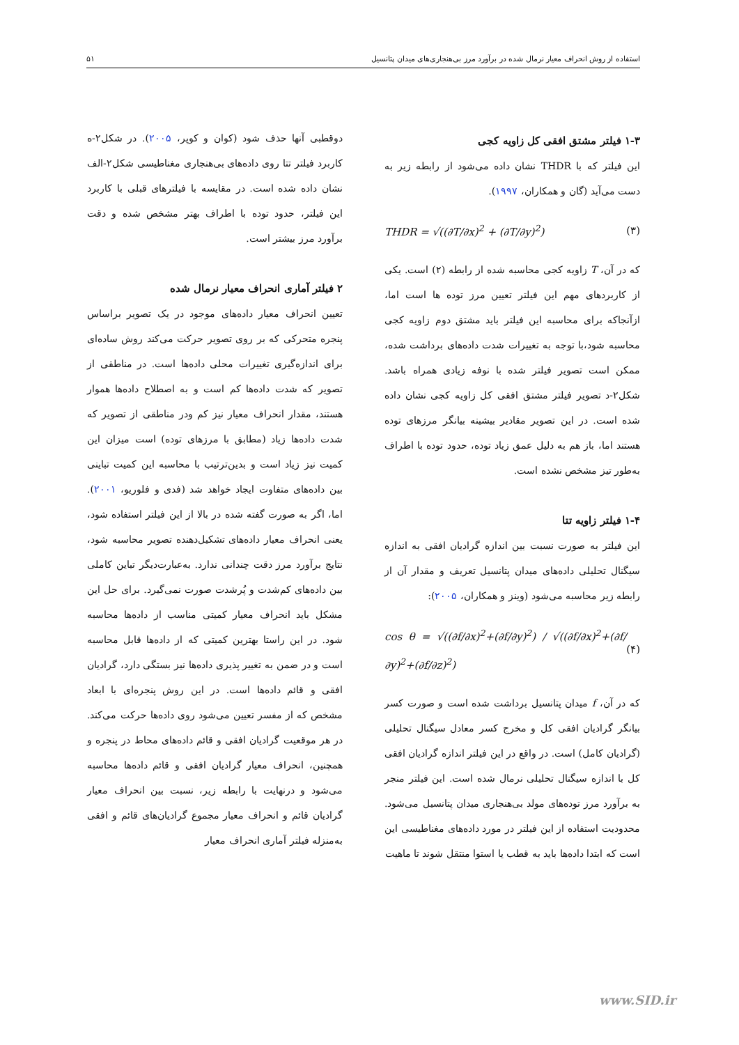استفاده از روش انحراف معیار نرمال شده در برآورد مرز بی‌هنجاری‌های میدان پتانسیل ۵۱
۱-۳ فیلتر مشتق افقی کل زاویه کجی
این فیلتر که با THDR نشان داده می‌شود از رابطه زیر به دست می‌آید (گان و همکاران، ۱۹۹۷).
THDR = √((∂T/∂x)<sup>2</sup> + (∂T/∂y)<sup>2</sup>) (۳)
که در آن، T زاویه کجی محاسبه شده از رابطه (۲) است. یکی از کاربردهای مهم این فیلتر تعیین مرز توده ها است اما، ازآنجاکه برای محاسبه این فیلتر باید مشتق دوم زاویه کجی محاسبه شود،با توجه به تغییرات شدت داده‌های برداشت شده، ممکن است تصویر فیلتر شده با نوفه زیادی همراه باشد. شکل۲-د تصویر فیلتر مشتق افقی کل زاویه کجی نشان داده شده است. در این تصویر مقادیر بیشینه بیانگر مرزهای توده هستند اما، باز هم به دلیل عمق زیاد توده، حدود توده با اطراف به‌طور تیز مشخص نشده است.
۱-۴ فیلتر زاویه تتا
این فیلتر به صورت نسبت بین اندازه گرادیان افقی به اندازه سیگنال تحلیلی داده‌های میدان پتانسیل تعریف و مقدار آن از رابطه زیر محاسبه می‌شود (وینز و همکاران، ۲۰۰۵):
cos θ = √((∂f/∂x)<sup>2</sup>+(∂f/∂y)<sup>2</sup>) / √((∂f/∂x)<sup>2</sup>+(∂f/∂y)<sup>2</sup>+(∂f/∂z)<sup>2</sup>) (۴)
که در آن، f میدان پتانسیل برداشت شده است و صورت کسر بیانگر گرادیان افقی کل و مخرج کسر معادل سیگنال تحلیلی (گرادیان کامل) است. در واقع در این فیلتر اندازه گرادیان افقی کل با اندازه سیگنال تحلیلی نرمال شده است. این فیلتر منجر به برآورد مرز توده‌های مولد بی‌هنجاری میدان پتانسیل می‌شود. محدودیت استفاده از این فیلتر در مورد داده‌های مغناطیسی این است که ابتدا داده‌ها باید به قطب یا استوا منتقل شوند تا ماهیت
دوقطبی آنها حذف شود (کوان و کوپر، ۲۰۰۵). در شکل۲-ه کاربرد فیلتر تتا روی داده‌های بی‌هنجاری مغناطیسی شکل۲-الف نشان داده شده است. در مقایسه با فیلترهای قبلی با کاربرد این فیلتر، حدود توده با اطراف بهتر مشخص شده و دقت برآورد مرز بیشتر است.
۲ فیلتر آماری انحراف معیار نرمال شده
تعیین انحراف معیار داده‌های موجود در یک تصویر براساس پنجره متحرکی که بر روی تصویر حرکت می‌کند روش ساده‌ای برای اندازه‌گیری تغییرات محلی داده‌ها است. در مناطقی از تصویر که شدت داده‌ها کم است و به اصطلاح داده‌ها هموار هستند، مقدار انحراف معیار نیز کم ودر مناطقی از تصویر که شدت داده‌ها زیاد (مطابق با مرزهای توده) است میزان این کمیت نیز زیاد است و بدین‌ترتیب با محاسبه این کمیت تباینی بین داده‌های متفاوت ایجاد خواهد شد (فدی و فلوریو، ۲۰۰۱). اما، اگر به صورت گفته شده در بالا از این فیلتر استفاده شود، یعنی انحراف معیار داده‌های تشکیل‌دهنده تصویر محاسبه شود، نتایج برآورد مرز دقت چندانی ندارد. به‌عبارت‌دیگر تباین کاملی بین داده‌های کم‌شدت و پُرشدت صورت نمی‌گیرد. برای حل این مشکل باید انحراف معیار کمیتی مناسب از داده‌ها محاسبه شود. در این راستا بهترین کمیتی که از داده‌ها قابل محاسبه است و در ضمن به تغییر پذیری داده‌ها نیز بستگی دارد، گرادیان افقی و قائم داده‌ها است. در این روش پنجره‌ای با ابعاد مشخص که از مفسر تعیین می‌شود روی داده‌ها حرکت می‌کند. در هر موقعیت گرادیان افقی و قائم داده‌های محاط در پنجره و همچنین، انحراف معیار گرادیان افقی و قائم داده‌ها محاسبه می‌شود و درنهایت با رابطه زیر، نسبت بین انحراف معیار گرادیان قائم و انحراف معیار مجموع گرادیان‌های قائم و افقی به‌منزله فیلتر آماری انحراف معیار
www.SID.ir